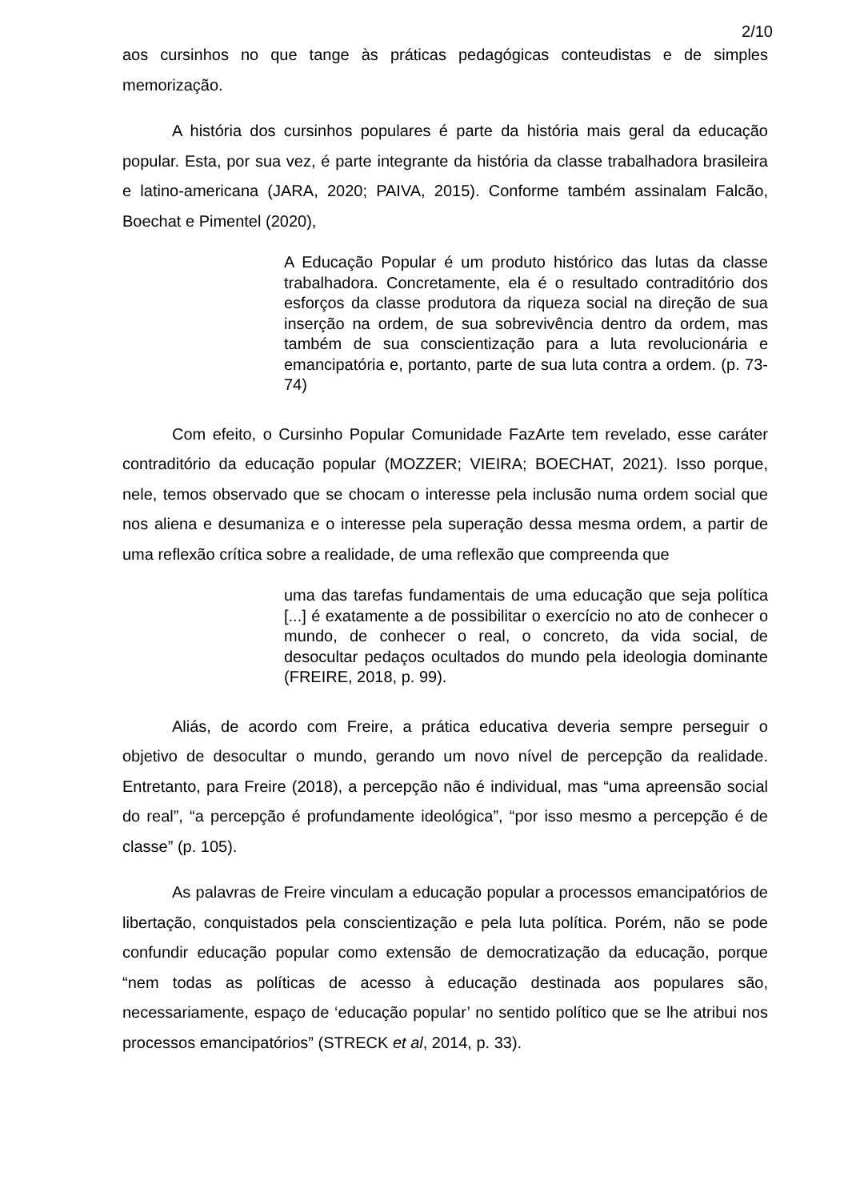2/10
aos cursinhos no que tange às práticas pedagógicas conteudistas e de simples memorização.
A história dos cursinhos populares é parte da história mais geral da educação popular. Esta, por sua vez, é parte integrante da história da classe trabalhadora brasileira e latino-americana (JARA, 2020; PAIVA, 2015). Conforme também assinalam Falcão, Boechat e Pimentel (2020),
A Educação Popular é um produto histórico das lutas da classe trabalhadora. Concretamente, ela é o resultado contraditório dos esforços da classe produtora da riqueza social na direção de sua inserção na ordem, de sua sobrevivência dentro da ordem, mas também de sua conscientização para a luta revolucionária e emancipatória e, portanto, parte de sua luta contra a ordem. (p. 73-74)
Com efeito, o Cursinho Popular Comunidade FazArte tem revelado, esse caráter contraditório da educação popular (MOZZER; VIEIRA; BOECHAT, 2021). Isso porque, nele, temos observado que se chocam o interesse pela inclusão numa ordem social que nos aliena e desumaniza e o interesse pela superação dessa mesma ordem, a partir de uma reflexão crítica sobre a realidade, de uma reflexão que compreenda que
uma das tarefas fundamentais de uma educação que seja política [...] é exatamente a de possibilitar o exercício no ato de conhecer o mundo, de conhecer o real, o concreto, da vida social, de desocultar pedaços ocultados do mundo pela ideologia dominante (FREIRE, 2018, p. 99).
Aliás, de acordo com Freire, a prática educativa deveria sempre perseguir o objetivo de desocultar o mundo, gerando um novo nível de percepção da realidade. Entretanto, para Freire (2018), a percepção não é individual, mas “uma apreensão social do real”, “a percepção é profundamente ideológica”, “por isso mesmo a percepção é de classe” (p. 105).
As palavras de Freire vinculam a educação popular a processos emancipatórios de libertação, conquistados pela conscientização e pela luta política. Porém, não se pode confundir educação popular como extensão de democratização da educação, porque “nem todas as políticas de acesso à educação destinada aos populares são, necessariamente, espaço de ‘educação popular’ no sentido político que se lhe atribui nos processos emancipatórios” (STRECK et al, 2014, p. 33).